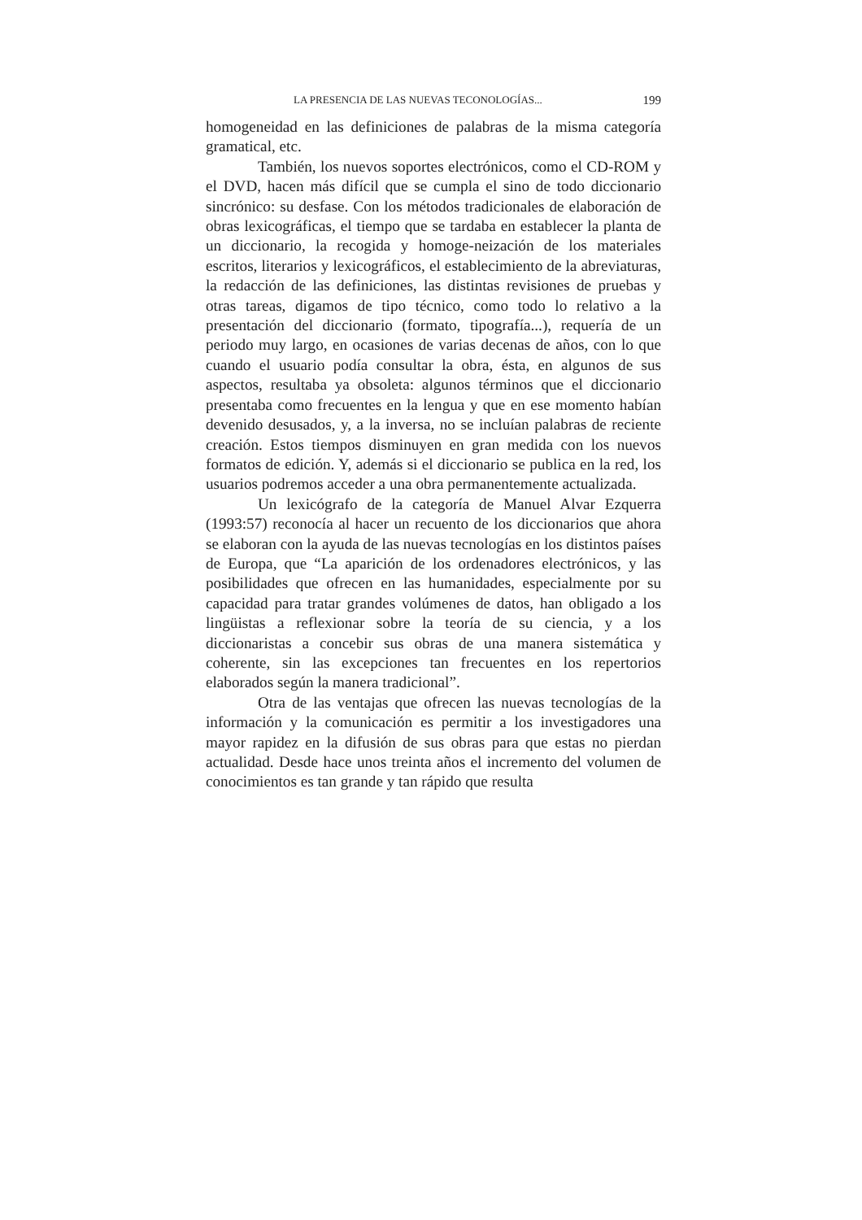LA PRESENCIA DE LAS NUEVAS TECONOLOGÍAS... 199
homogeneidad en las definiciones de palabras de la misma categoría gramatical, etc.
También, los nuevos soportes electrónicos, como el CD-ROM y el DVD, hacen más difícil que se cumpla el sino de todo diccionario sincrónico: su desfase. Con los métodos tradicionales de elaboración de obras lexicográficas, el tiempo que se tardaba en establecer la planta de un diccionario, la recogida y homoge-neización de los materiales escritos, literarios y lexicográficos, el establecimiento de la abreviaturas, la redacción de las definiciones, las distintas revisiones de pruebas y otras tareas, digamos de tipo técnico, como todo lo relativo a la presentación del diccionario (formato, tipografía...), requería de un periodo muy largo, en ocasiones de varias decenas de años, con lo que cuando el usuario podía consultar la obra, ésta, en algunos de sus aspectos, resultaba ya obsoleta: algunos términos que el diccionario presentaba como frecuentes en la lengua y que en ese momento habían devenido desusados, y, a la inversa, no se incluían palabras de reciente creación. Estos tiempos disminuyen en gran medida con los nuevos formatos de edición. Y, además si el diccionario se publica en la red, los usuarios podremos acceder a una obra permanentemente actualizada.
Un lexicógrafo de la categoría de Manuel Alvar Ezquerra (1993:57) reconocía al hacer un recuento de los diccionarios que ahora se elaboran con la ayuda de las nuevas tecnologías en los distintos países de Europa, que “La aparición de los ordenadores electrónicos, y las posibilidades que ofrecen en las humanidades, especialmente por su capacidad para tratar grandes volúmenes de datos, han obligado a los lingüistas a reflexionar sobre la teoría de su ciencia, y a los diccionaristas a concebir sus obras de una manera sistemática y coherente, sin las excepciones tan frecuentes en los repertorios elaborados según la manera tradicional”.
Otra de las ventajas que ofrecen las nuevas tecnologías de la información y la comunicación es permitir a los investigadores una mayor rapidez en la difusión de sus obras para que estas no pierdan actualidad. Desde hace unos treinta años el incremento del volumen de conocimientos es tan grande y tan rápido que resulta